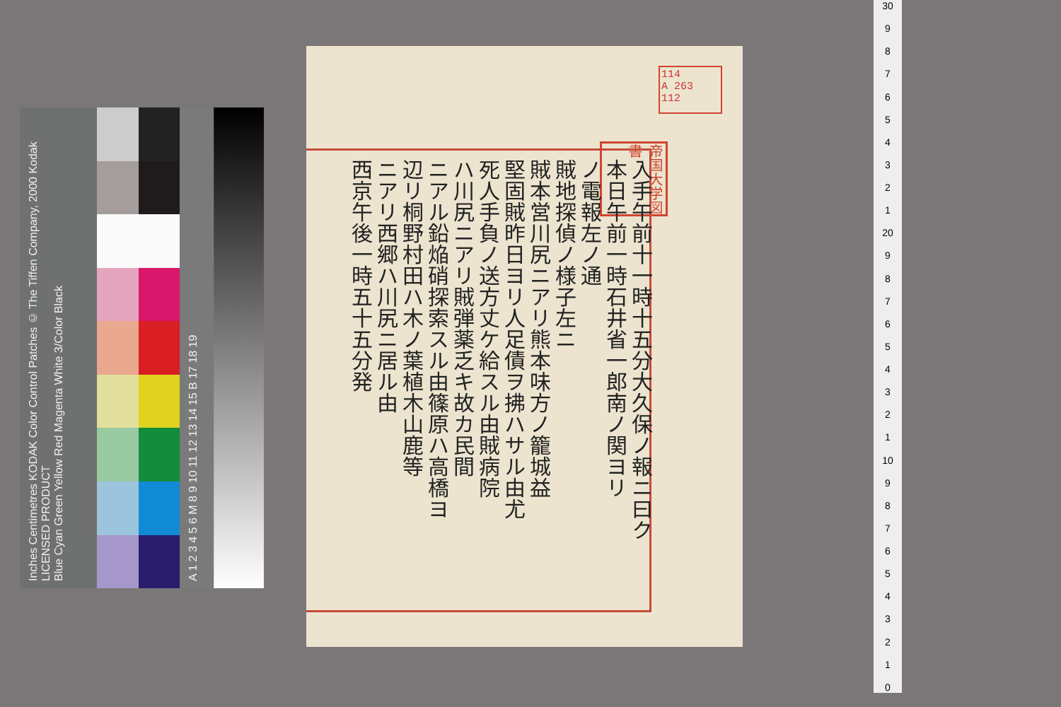Inches Centimetres KODAK Color Control Patches © The Tiffen Company, 2000 Kodak LICENSED PRODUCT
Blue Cyan Green Yellow Red Magenta White 3/Color Black
A 1 2 3 4 5 6 M 8 9 10 11 12 13 14 15 B 17 18 19
114
A 263
112
帝国大学図書
入手午前十一時十五分大久保ノ報ニ曰ク
本日午前一時石井省一郎南ノ関ヨリ
ノ電報左ノ通
賊地探偵ノ様子左ニ
賊本営川尻ニアリ熊本味方ノ籠城益
堅固賊昨日ヨリ人足債ヲ拂ハサル由尤
死人手負ノ送方丈ケ給スル由賊病院
ハ川尻ニアリ賊弾薬乏キ故カ民間
ニアル鉛焔硝探索スル由篠原ハ高橋ヨ
辺リ桐野村田ハ木ノ葉植木山鹿等
ニアリ西郷ハ川尻ニ居ル由
西京午後一時五十五分発
0123456789
10
123456789
20
123456789
30